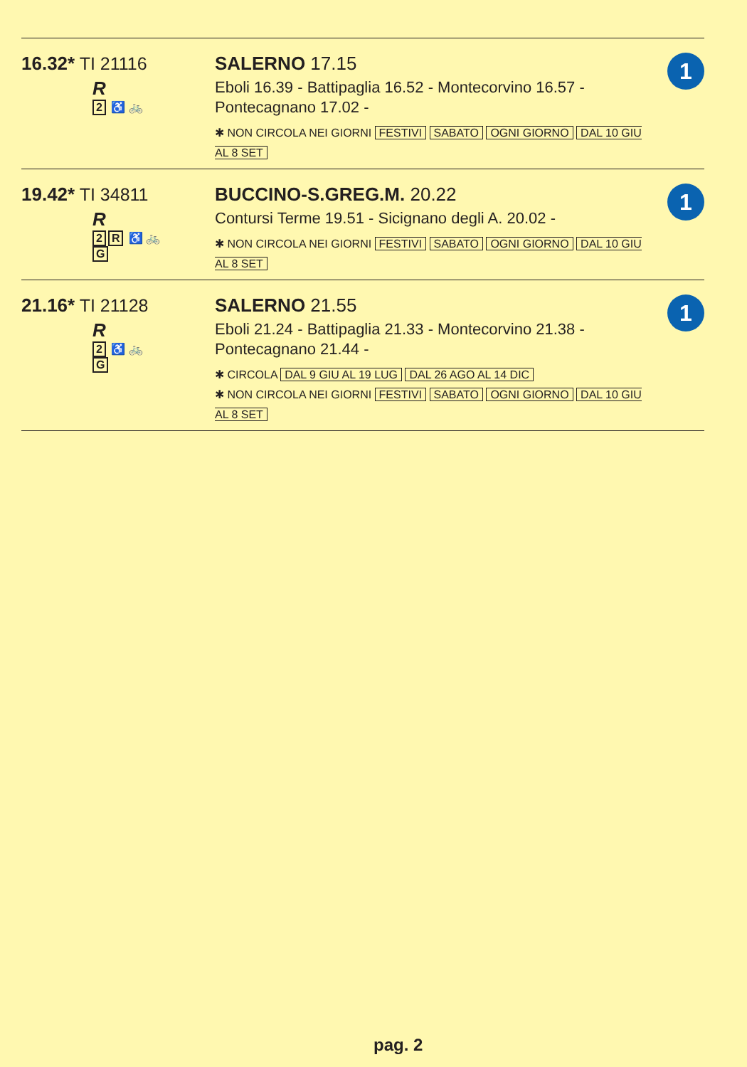16.32* TI 21116
R
2 ♿ 🚲
SALERNO 17.15
Eboli 16.39 - Battipaglia 16.52 - Montecorvino 16.57 - Pontecagnano 17.02 -
✱ NON CIRCOLA NEI GIORNI FESTIVI SABATO OGNI GIORNO DAL 10 GIU AL 8 SET
1
19.42* TI 34811
R
2 R ♿ 🚲
G
BUCCINO-S.GREG.M. 20.22
Contursi Terme 19.51 - Sicignano degli A. 20.02 -
✱ NON CIRCOLA NEI GIORNI FESTIVI SABATO OGNI GIORNO DAL 10 GIU AL 8 SET
1
21.16* TI 21128
R
2 ♿ 🚲
G
SALERNO 21.55
Eboli 21.24 - Battipaglia 21.33 - Montecorvino 21.38 - Pontecagnano 21.44 -
✱ CIRCOLA DAL 9 GIU AL 19 LUG DAL 26 AGO AL 14 DIC
✱ NON CIRCOLA NEI GIORNI FESTIVI SABATO OGNI GIORNO DAL 10 GIU AL 8 SET
1
pag. 2